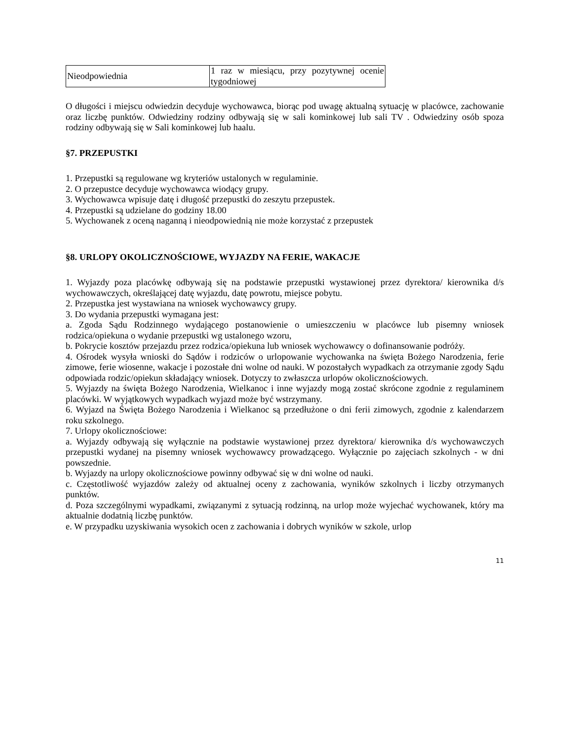| Nieodpowiednia | 1 raz w miesiącu, przy pozytywnej ocenie tygodniowej |
O długości i miejscu odwiedzin decyduje wychowawca, biorąc pod uwagę aktualną sytuację w placówce, zachowanie oraz liczbę punktów. Odwiedziny rodziny odbywają się w sali kominkowej lub sali TV . Odwiedziny osób spoza rodziny odbywają się w Sali kominkowej lub haalu.
§7. PRZEPUSTKI
1. Przepustki są regulowane wg kryteriów ustalonych w regulaminie.
2. O przepustce decyduje wychowawca wiodący grupy.
3. Wychowawca wpisuje datę i długość przepustki do zeszytu przepustek.
4. Przepustki są udzielane do godziny 18.00
5. Wychowanek z oceną naganną i nieodpowiednią nie może korzystać z przepustek
§8. URLOPY OKOLICZNOŚCIOWE, WYJAZDY NA FERIE, WAKACJE
1. Wyjazdy poza placówkę odbywają się na podstawie przepustki wystawionej przez dyrektora/ kierownika d/s wychowawczych, określającej datę wyjazdu, datę powrotu, miejsce pobytu.
2. Przepustka jest wystawiana na wniosek wychowawcy grupy.
3. Do wydania przepustki wymagana jest:
a. Zgoda Sądu Rodzinnego wydającego postanowienie o umieszczeniu w placówce lub pisemny wniosek rodzica/opiekuna o wydanie przepustki wg ustalonego wzoru,
b. Pokrycie kosztów przejazdu przez rodzica/opiekuna lub wniosek wychowawcy o dofinansowanie podróży.
4. Ośrodek wysyła wnioski do Sądów i rodziców o urlopowanie wychowanka na święta Bożego Narodzenia, ferie zimowe, ferie wiosenne, wakacje i pozostałe dni wolne od nauki. W pozostałych wypadkach za otrzymanie zgody Sądu odpowiada rodzic/opiekun składający wniosek. Dotyczy to zwłaszcza urlopów okolicznościowych.
5. Wyjazdy na święta Bożego Narodzenia, Wielkanoc i inne wyjazdy mogą zostać skrócone zgodnie z regulaminem placówki. W wyjątkowych wypadkach wyjazd może być wstrzymany.
6. Wyjazd na Święta Bożego Narodzenia i Wielkanoc są przedłużone o dni ferii zimowych, zgodnie z kalendarzem roku szkolnego.
7. Urlopy okolicznościowe:
a. Wyjazdy odbywają się wyłącznie na podstawie wystawionej przez dyrektora/ kierownika d/s wychowawczych przepustki wydanej na pisemny wniosek wychowawcy prowadzącego. Wyłącznie po zajęciach szkolnych - w dni powszednie.
b. Wyjazdy na urlopy okolicznościowe powinny odbywać się w dni wolne od nauki.
c. Częstotliwość wyjazdów zależy od aktualnej oceny z zachowania, wyników szkolnych i liczby otrzymanych punktów.
d. Poza szczególnymi wypadkami, związanymi z sytuacją rodzinną, na urlop może wyjechać wychowanek, który ma aktualnie dodatnią liczbę punktów.
e. W przypadku uzyskiwania wysokich ocen z zachowania i dobrych wyników w szkole, urlop
11